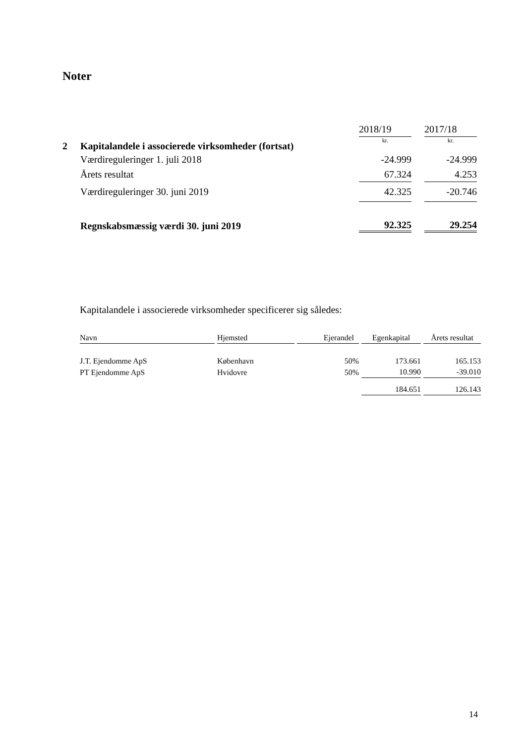Noter
| | | 2018/19 | | 2017/18 |
| 2 | Kapitalandele i associerede virksomheder (fortsat) | kr. | | kr. |
| | Værdireguleringer 1. juli 2018 | -24.999 | | -24.999 |
| | Årets resultat | 67.324 | | 4.253 |
| | Værdireguleringer 30. juni 2019 | 42.325 | | -20.746 |
| | Regnskabsmæssig værdi 30. juni 2019 | 92.325 | | 29.254 |
Kapitalandele i associerede virksomheder specificerer sig således:
| Navn | Hjemsted | Ejerandel | Egenkapital | Årets resultat |
| --- | --- | --- | --- | --- |
| J.T. Ejendomme ApS | København | 50% | 173.661 | 165.153 |
| PT Ejendomme ApS | Hvidovre | 50% | 10.990 | -39.010 |
| | | | 184.651 | 126.143 |
14